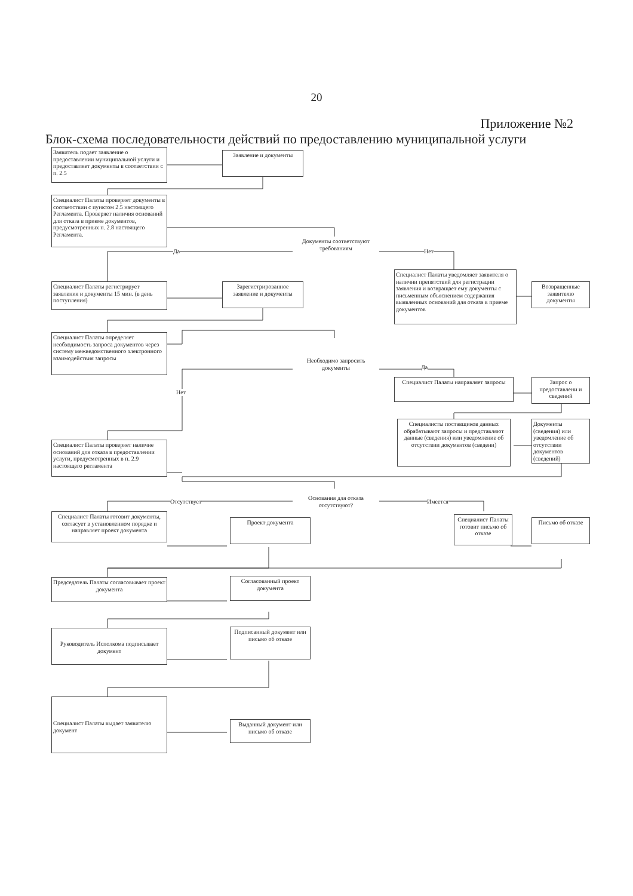20
Приложение №2
Блок-схема последовательности действий по предоставлению муниципальной услуги
Заявитель подает заявление о предоставлении муниципальной услуги и предоставляет документы в соответствии с п. 2.5
Заявление и документы
Специалист Палаты проверяет документы в соответствии с пунктом 2.5 настоящего Регламента. Проверяет наличия оснований для отказа в приеме документов, предусмотренных п. 2.8 настоящего Регламента.
Документы соответствуют требованиям
Да Нет
Специалист Палаты регистрирует заявления и документы 15 мин. (в день поступления)
Зарегистрированное заявление и документы
Специалист Палаты уведомляет заявителя о наличии препятствий для регистрации заявления и возвращает ему документы с письменным объяснением содержания выявленных оснований для отказа в приеме документов
Возвращенные заявителю документы
Специалист Палаты определяет необходимость запроса документов через систему межведомственного электронного взаимодействия запросы
Необходимо запросить документы
Нет
Да
Специалист Палаты направляет запросы
Запрос о предоставлени и сведений
Специалисты поставщиков данных обрабатывают запросы и представляют данные (сведения) или уведомление об отсутствии документов (сведени)
Документы (сведения) или уведомление об отсутствии документов (сведений)
Специалист Палаты проверяет наличие оснований для отказа в предоставлении услуги, предусмотренных в п. 2.9 настоящего регламента
Основания для отказа отсутствуют?
Отсутствует Имеется
Специалист Палаты готовит документы, согласует в установленном порядке и направляет проект документа
Проект документа
Специалист Палаты готовит письмо об отказе
Письмо об отказе
Председатель Палаты согласовывает проект документа
Согласованный проект документа
Руководитель Исполкома подписывает документ
Подписанный документ или письмо об отказе
Специалист Палаты выдает заявителю документ
Выданный документ или письмо об отказе